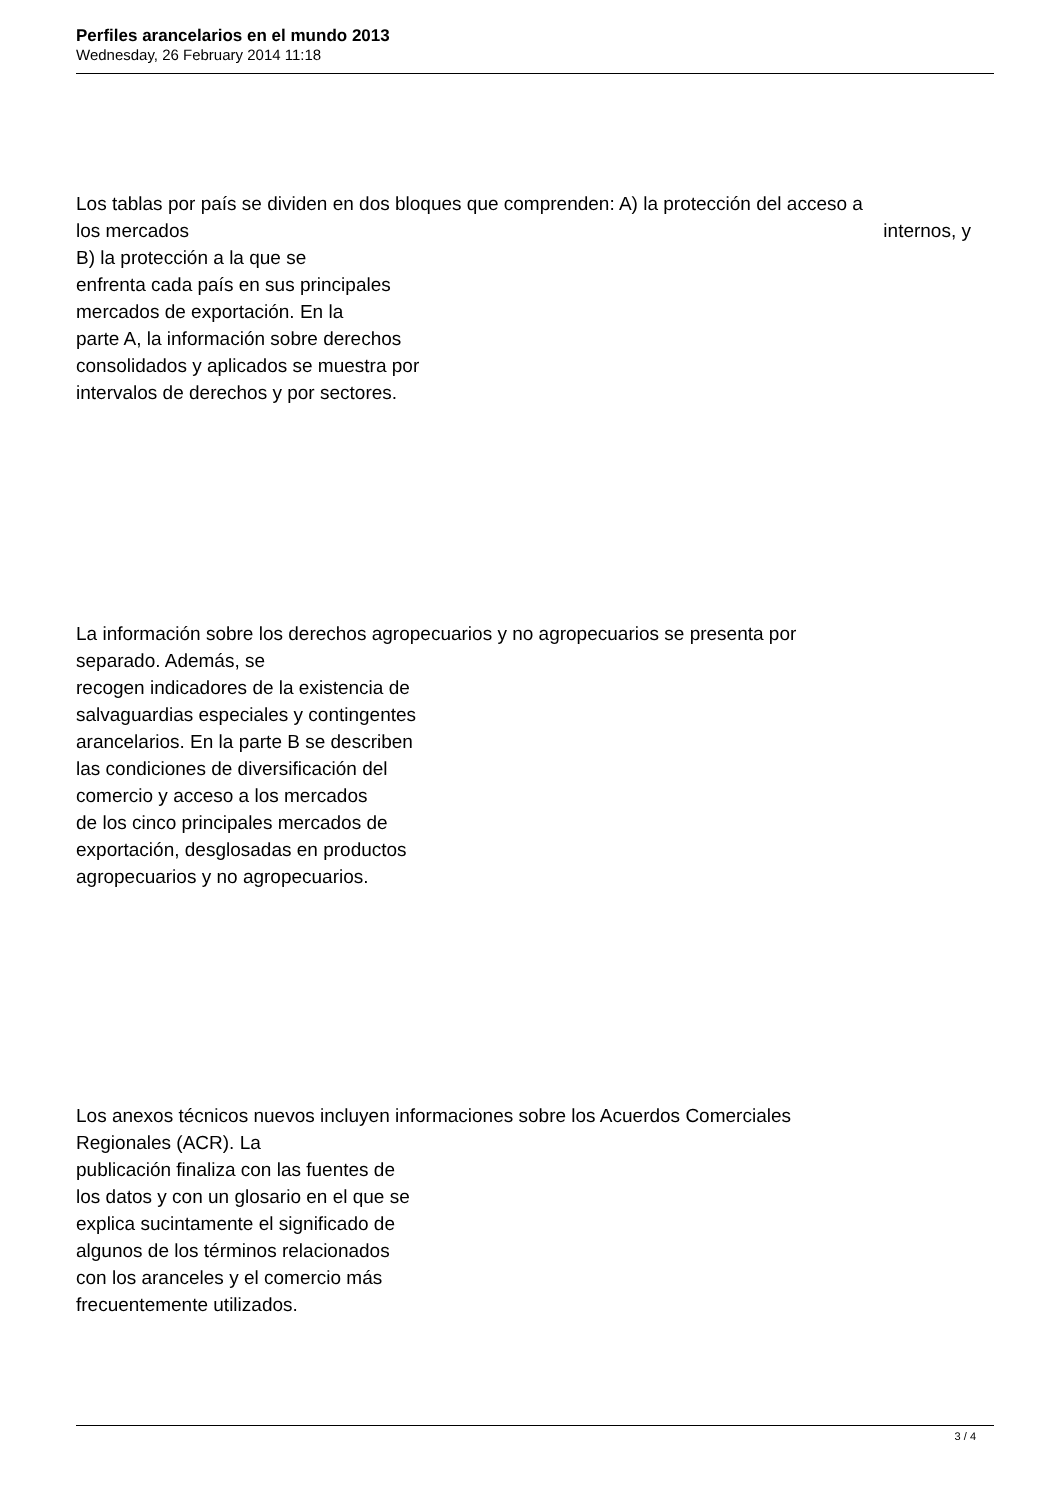Perfiles arancelarios en el mundo 2013
Wednesday, 26 February 2014 11:18
Los tablas por país se dividen en dos bloques que comprenden: A) la protección del acceso a
los mercados internos, y
B) la protección a la que se
enfrenta cada país en sus principales
mercados de exportación. En la
parte A, la información sobre derechos
consolidados y aplicados se muestra por
intervalos de derechos y por sectores.
La información sobre los derechos agropecuarios y no agropecuarios se presenta por
separado. Además, se
recogen indicadores de la existencia de
salvaguardias especiales y contingentes
arancelarios. En la parte B se describen
las condiciones de diversificación del
comercio y acceso a los mercados
de los cinco principales mercados de
exportación, desglosadas en productos
agropecuarios y no agropecuarios.
Los anexos técnicos nuevos incluyen informaciones sobre los Acuerdos Comerciales
Regionales (ACR). La
publicación finaliza con las fuentes de
los datos y con un glosario en el que se
explica sucintamente el significado de
algunos de los términos relacionados
con los aranceles y el comercio más
frecuentemente utilizados.
3 / 4